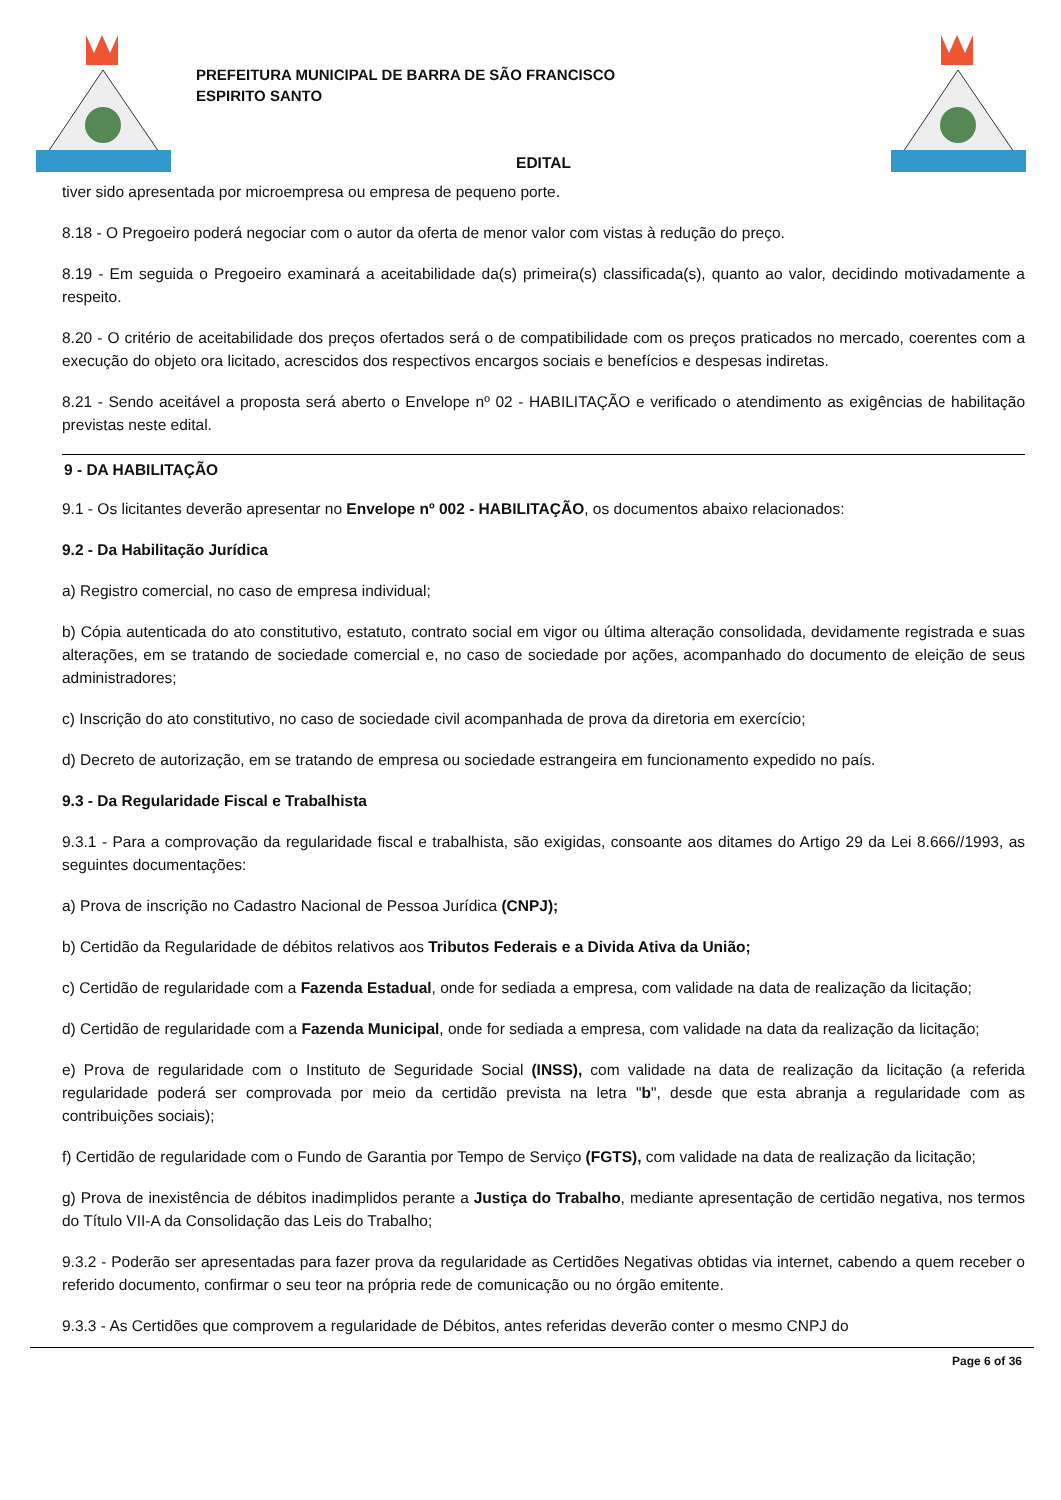PREFEITURA MUNICIPAL DE BARRA DE SÃO FRANCISCO
ESPIRITO SANTO
EDITAL
tiver sido apresentada por microempresa ou empresa de pequeno porte.
8.18 - O Pregoeiro poderá negociar com o autor da oferta de menor valor com vistas à redução do preço.
8.19 - Em seguida o Pregoeiro examinará a aceitabilidade da(s) primeira(s) classificada(s), quanto ao valor, decidindo motivadamente a respeito.
8.20 - O critério de aceitabilidade dos preços ofertados será o de compatibilidade com os preços praticados no mercado, coerentes com a execução do objeto ora licitado, acrescidos dos respectivos encargos sociais e benefícios e despesas indiretas.
8.21 - Sendo aceitável a proposta será aberto o Envelope nº 02 - HABILITAÇÃO e verificado o atendimento as exigências de habilitação previstas neste edital.
9 - DA HABILITAÇÃO
9.1 - Os licitantes deverão apresentar no Envelope nº 002 - HABILITAÇÃO, os documentos abaixo relacionados:
9.2 - Da Habilitação Jurídica
a) Registro comercial, no caso de empresa individual;
b) Cópia autenticada do ato constitutivo, estatuto, contrato social em vigor ou última alteração consolidada, devidamente registrada e suas alterações, em se tratando de sociedade comercial e, no caso de sociedade por ações, acompanhado do documento de eleição de seus administradores;
c) Inscrição do ato constitutivo, no caso de sociedade civil acompanhada de prova da diretoria em exercício;
d) Decreto de autorização, em se tratando de empresa ou sociedade estrangeira em funcionamento expedido no país.
9.3 - Da Regularidade Fiscal e Trabalhista
9.3.1 - Para a comprovação da regularidade fiscal e trabalhista, são exigidas, consoante aos ditames do Artigo 29 da Lei 8.666//1993, as seguintes documentações:
a) Prova de inscrição no Cadastro Nacional de Pessoa Jurídica (CNPJ);
b) Certidão da Regularidade de débitos relativos aos Tributos Federais e a Divida Ativa da União;
c) Certidão de regularidade com a Fazenda Estadual, onde for sediada a empresa, com validade na data de realização da licitação;
d) Certidão de regularidade com a Fazenda Municipal, onde for sediada a empresa, com validade na data da realização da licitação;
e) Prova de regularidade com o Instituto de Seguridade Social (INSS), com validade na data de realização da licitação (a referida regularidade poderá ser comprovada por meio da certidão prevista na letra "b", desde que esta abranja a regularidade com as contribuições sociais);
f) Certidão de regularidade com o Fundo de Garantia por Tempo de Serviço (FGTS), com validade na data de realização da licitação;
g) Prova de inexistência de débitos inadimplidos perante a Justiça do Trabalho, mediante apresentação de certidão negativa, nos termos do Título VII-A da Consolidação das Leis do Trabalho;
9.3.2 - Poderão ser apresentadas para fazer prova da regularidade as Certidões Negativas obtidas via internet, cabendo a quem receber o referido documento, confirmar o seu teor na própria rede de comunicação ou no órgão emitente.
9.3.3 - As Certidões que comprovem a regularidade de Débitos, antes referidas deverão conter o mesmo CNPJ do
Page 6 of 36